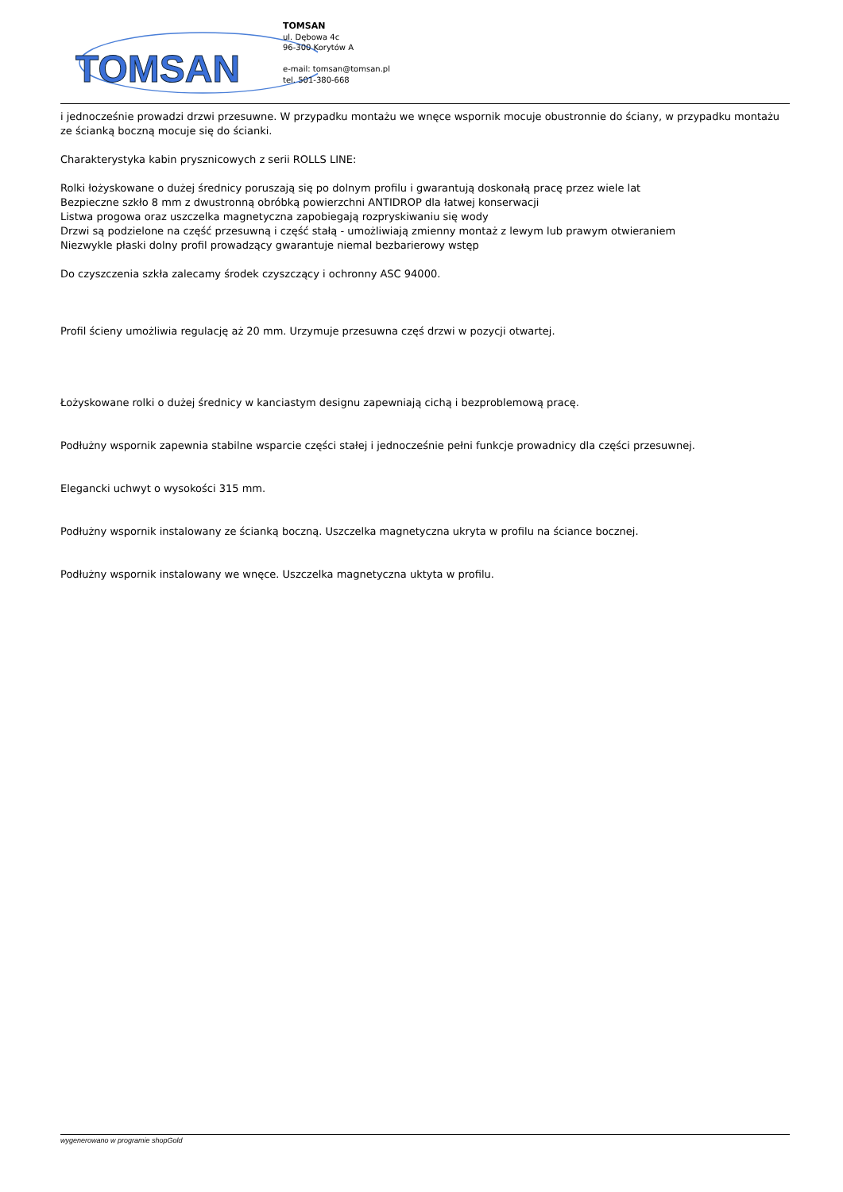TOMSAN
TOMSAN
ul. Dębowa 4c
96-300 Korytów A
e-mail: tomsan@tomsan.pl
tel. 501-380-668
i jednocześnie prowadzi drzwi przesuwne. W przypadku montażu we wnęce wspornik mocuje obustronnie do ściany, w przypadku montażu ze ścianką boczną mocuje się do ścianki.
Charakterystyka kabin prysznicowych z serii ROLLS LINE:
Rolki łożyskowane o dużej średnicy poruszają się po dolnym profilu i gwarantują doskonałą pracę przez wiele lat
Bezpieczne szkło 8 mm z dwustronną obróbką powierzchni ANTIDROP dla łatwej konserwacji
Listwa progowa oraz uszczelka magnetyczna zapobiegają rozpryskiwaniu się wody
Drzwi są podzielone na część przesuwną i część stałą - umożliwiają zmienny montaż z lewym lub prawym otwieraniem
Niezwykle płaski dolny profil prowadzący gwarantuje niemal bezbarierowy wstęp
Do czyszczenia szkła zalecamy środek czyszczący i ochronny ASC 94000.
Profil ścieny umożliwia regulację aż 20 mm. Urzymuje przesuwna częś drzwi w pozycji otwartej.
Łożyskowane rolki o dużej średnicy w kanciastym designu zapewniają cichą i bezproblemową pracę.
Podłużny wspornik zapewnia stabilne wsparcie części stałej i jednocześnie pełni funkcje prowadnicy dla części przesuwnej.
Elegancki uchwyt o wysokości 315 mm.
Podłużny wspornik instalowany ze ścianką boczną. Uszczelka magnetyczna ukryta w profilu na ściance bocznej.
Podłużny wspornik instalowany we wnęce. Uszczelka magnetyczna uktyta w profilu.
wygenerowano w programie shopGold